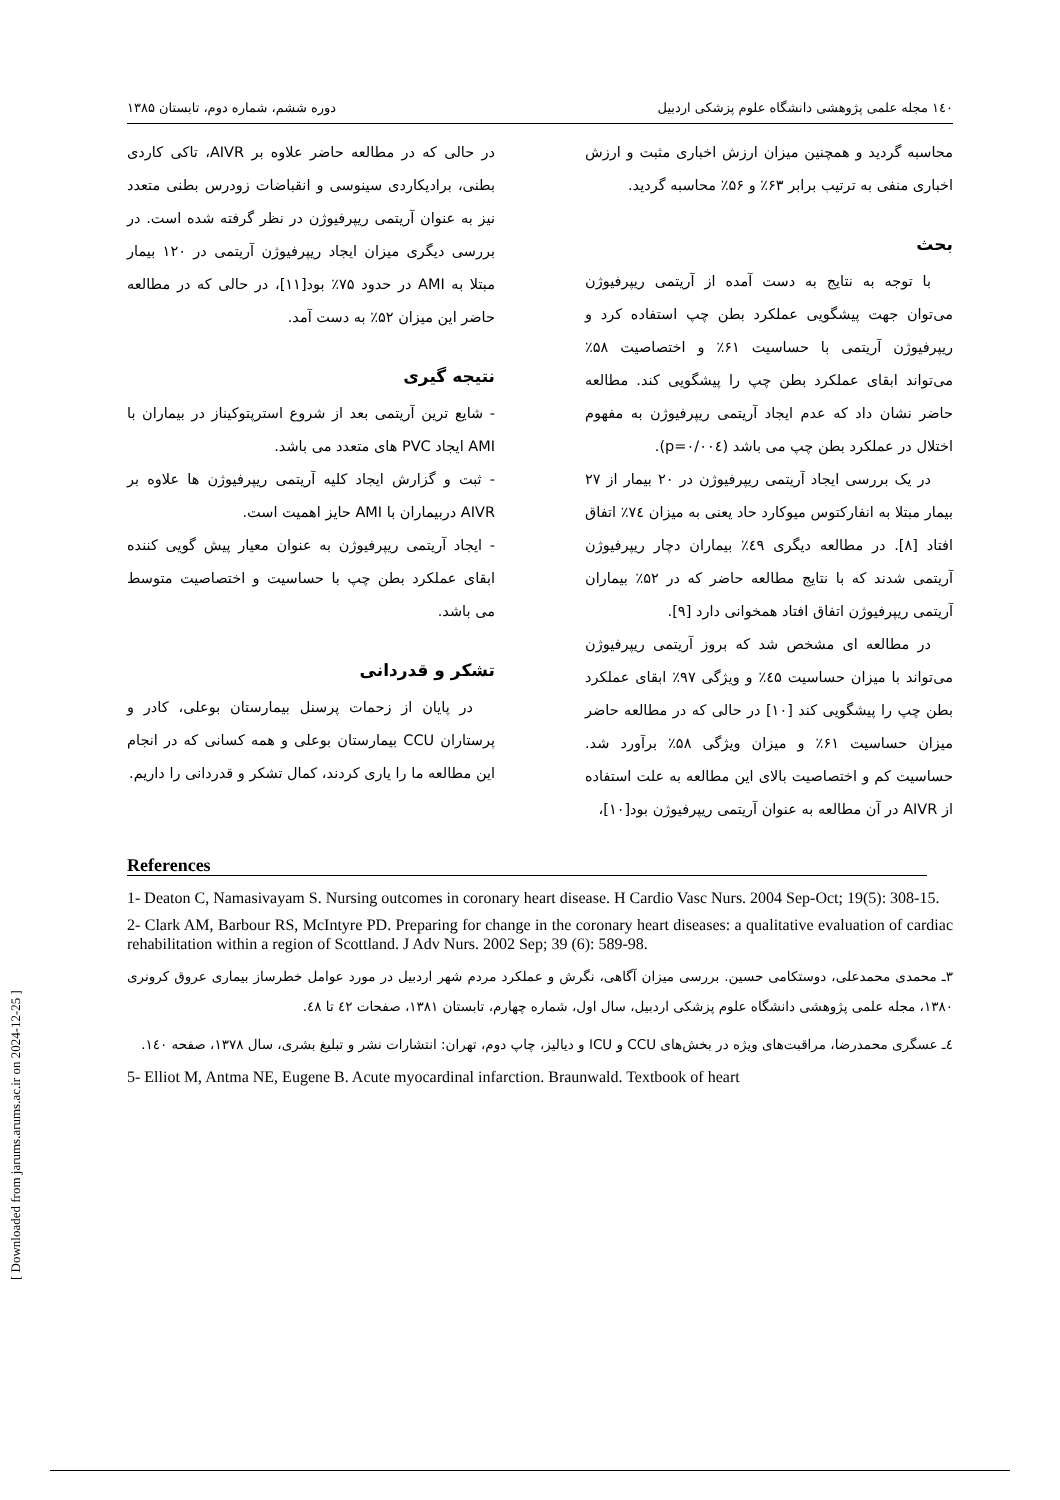۱٤۰ مجله علمی پژوهشی دانشگاه علوم پزشکی اردبیل دوره ششم، شماره دوم، تابستان ۱۳۸۵
محاسبه گردید و همچنین میزان ارزش اخباری مثبت و ارزش اخباری منفی به ترتیب برابر ۶۳٪ و ۵۶٪ محاسبه گردید.
بحث
با توجه به نتایج به دست آمده از آریتمی ریپرفیوژن می‌توان جهت پیشگویی عملکرد بطن چپ استفاده کرد و ریپرفیوژن آریتمی با حساسیت ۶۱٪ و اختصاصیت ۵۸٪ می‌تواند ابقای عملکرد بطن چپ را پیشگویی کند. مطالعه حاضر نشان داد که عدم ایجاد آریتمی ریپرفیوژن به مفهوم اختلال در عملکرد بطن چپ می باشد (p=۰/۰۰٤).
در یک بررسی ایجاد آریتمی ریپرفیوژن در ۲۰ بیمار از ۲۷ بیمار مبتلا به انفارکتوس میوکارد حاد یعنی به میزان ۷٤٪ اتفاق افتاد [۸]. در مطالعه دیگری ٤۹٪ بیماران دچار ریپرفیوژن آریتمی شدند که با نتایج مطالعه حاضر که در ۵۲٪ بیماران آریتمی ریپرفیوژن اتفاق افتاد همخوانی دارد [۹].
در مطالعه ای مشخص شد که بروز آریتمی ریپرفیوژن می‌تواند با میزان حساسیت ٤۵٪ و ویژگی ۹۷٪ ابقای عملکرد بطن چپ را پیشگویی کند [۱۰] در حالی که در مطالعه حاضر میزان حساسیت ۶۱٪ و میزان ویژگی ۵۸٪ برآورد شد. حساسیت کم و اختصاصیت بالای این مطالعه به علت استفاده از AIVR در آن مطالعه به عنوان آریتمی ریپرفیوژن بود[۱۰]،
در حالی که در مطالعه حاضر علاوه بر AIVR، تاکی کاردی بطنی، برادیکاردی سینوسی و انقباضات زودرس بطنی متعدد نیز به عنوان آریتمی ریپرفیوژن در نظر گرفته شده است. در بررسی دیگری میزان ایجاد ریپرفیوژن آریتمی در ۱۲۰ بیمار مبتلا به AMI در حدود ۷۵٪ بود[۱۱]، در حالی که در مطالعه حاضر این میزان ۵۲٪ به دست آمد.
نتیجه گیری
- شایع ترین آریتمی بعد از شروع استرپتوکیناز در بیماران با AMI ایجاد PVC های متعدد می باشد.
- ثبت و گزارش ایجاد کلیه آریتمی ریپرفیوژن ها علاوه بر AIVR دربیماران با AMI حایز اهمیت است.
- ایجاد آریتمی ریپرفیوژن به عنوان معیار پیش گویی کننده ابقای عملکرد بطن چپ با حساسیت و اختصاصیت متوسط می باشد.
تشکر و قدردانی
در پایان از زحمات پرسنل بیمارستان بوعلی، کادر و پرستاران CCU بیمارستان بوعلی و همه کسانی که در انجام این مطالعه ما را یاری کردند، کمال تشکر و قدردانی را داریم.
References
1- Deaton C, Namasivayam S. Nursing outcomes in coronary heart disease. H Cardio Vasc Nurs. 2004 Sep-Oct; 19(5): 308-15.
2- Clark AM, Barbour RS, McIntyre PD. Preparing for change in the coronary heart diseases: a qualitative evaluation of cardiac rehabilitation within a region of Scottland. J Adv Nurs. 2002 Sep; 39 (6): 589-98.
۳ـ محمدی محمدعلی، دوستکامی حسین. بررسی میزان آگاهی، نگرش و عملکرد مردم شهر اردبیل در مورد عوامل خطرساز بیماری عروق کرونری ۱۳۸۰، مجله علمی پژوهشی دانشگاه علوم پزشکی اردبیل، سال اول، شماره چهارم، تابستان ۱۳۸۱، صفحات ٤۲ تا ٤۸.
٤ـ عسگری محمدرضا، مراقبت‌های ویژه در بخش‌های CCU و ICU و دیالیز، چاپ دوم، تهران: انتشارات نشر و تبلیغ بشری، سال ۱۳۷۸، صفحه ۱٤۰.
5- Elliot M, Antma NE, Eugene B. Acute myocardinal infarction. Braunwald. Textbook of heart
[ Downloaded from jarums.arums.ac.ir on 2024-12-25 ]